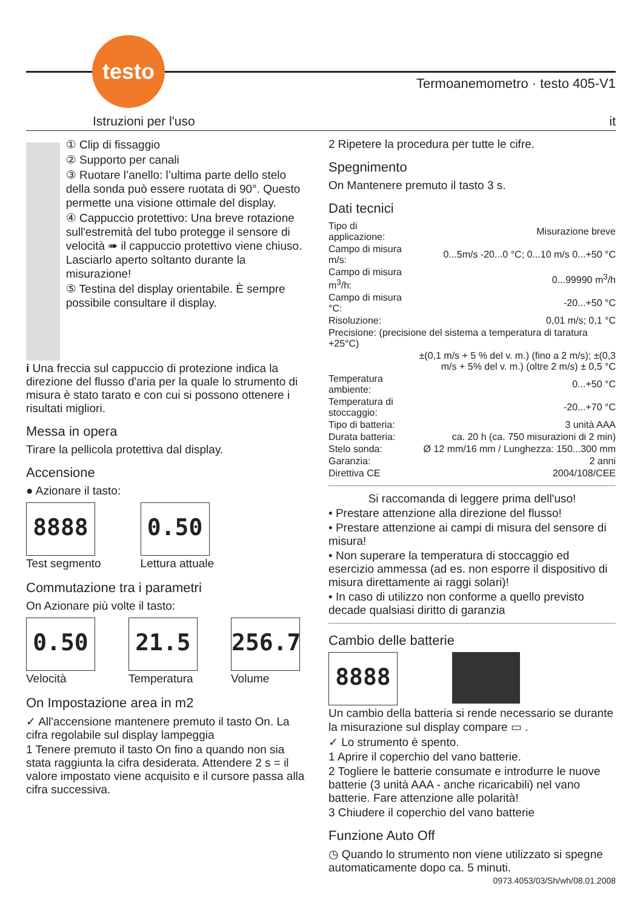testo
Termoanemometro · testo 405-V1
Istruzioni per l'uso it
① Clip di fissaggio
② Supporto per canali
③ Ruotare l’anello: l’ultima parte dello stelo della sonda può essere ruotata di 90°. Questo permette una visione ottimale del display.
④ Cappuccio protettivo: Una breve rotazione sull'estremità del tubo protegge il sensore di velocità ➠ il cappuccio protettivo viene chiuso. Lasciarlo aperto soltanto durante la misurazione!
⑤ Testina del display orientabile. È sempre possibile consultare il display.
i Una freccia sul cappuccio di protezione indica la direzione del flusso d'aria per la quale lo strumento di misura è stato tarato e con cui si possono ottenere i risultati migliori.
Messa in opera
Tirare la pellicola protettiva dal display.
Accensione
● Azionare il tasto:
8888
Test segmento
0.50
Lettura attuale
Commutazione tra i parametri
On Azionare più volte il tasto:
0.50
Velocità
21.5
Temperatura
256.7
Volume
On Impostazione area in m2
✓ All'accensione mantenere premuto il tasto On. La cifra regolabile sul display lampeggia
1 Tenere premuto il tasto On fino a quando non sia stata raggiunta la cifra desiderata. Attendere 2 s = il valore impostato viene acquisito e il cursore passa alla cifra successiva.
2 Ripetere la procedura per tutte le cifre.
Spegnimento
On Mantenere premuto il tasto 3 s.
Dati tecnici
| Tipo di applicazione: | Misurazione breve |
| Campo di misura m/s: | 0...5m/s -20...0 °C; 0...10 m/s 0...+50 °C |
| Campo di misura m<sup>3</sup>/h: | 0...99990 m<sup>3</sup>/h |
| Campo di misura °C: | -20...+50 °C |
| Risoluzione: | 0,01 m/s; 0,1 °C |
| Precisione: (precisione del sistema a temperatura di taratura +25°C) | |
| | ±(0,1 m/s + 5 % del v. m.) (fino a 2 m/s); ±(0,3 m/s + 5% del v. m.) (oltre 2 m/s) ± 0,5 °C |
| Temperatura ambiente: | 0...+50 °C |
| Temperatura di stoccaggio: | -20...+70 °C |
| Tipo di batteria: | 3 unità AAA |
| Durata batteria: | ca. 20 h (ca. 750 misurazioni di 2 min) |
| Stelo sonda: | Ø 12 mm/16 mm / Lunghezza: 150...300 mm |
| Garanzia: | 2 anni |
| Direttiva CE | 2004/108/CEE |
Si raccomanda di leggere prima dell'uso!
• Prestare attenzione alla direzione del flusso!
• Prestare attenzione ai campi di misura del sensore di misura!
• Non superare la temperatura di stoccaggio ed esercizio ammessa (ad es. non esporre il dispositivo di misura direttamente ai raggi solari)!
• In caso di utilizzo non conforme a quello previsto decade qualsiasi diritto di garanzia
Cambio delle batterie
8888
Un cambio della batteria si rende necessario se durante la misurazione sul display compare ▭ .
✓ Lo strumento è spento.
1 Aprire il coperchio del vano batterie.
2 Togliere le batterie consumate e introdurre le nuove batterie (3 unità AAA - anche ricaricabili) nel vano batterie. Fare attenzione alle polarità!
3 Chiudere il coperchio del vano batterie
Funzione Auto Off
◷ Quando lo strumento non viene utilizzato si spegne automaticamente dopo ca. 5 minuti.
0973.4053/03/Sh/wh/08.01.2008